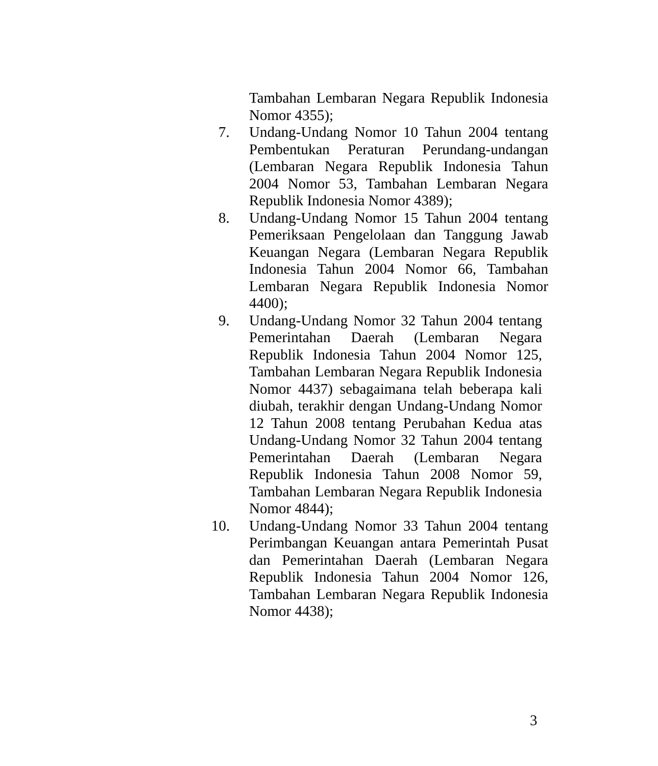Tambahan Lembaran Negara Republik Indonesia Nomor 4355);
7. Undang-Undang Nomor 10 Tahun 2004 tentang Pembentukan Peraturan Perundang-undangan (Lembaran Negara Republik Indonesia Tahun 2004 Nomor 53, Tambahan Lembaran Negara Republik Indonesia Nomor 4389);
8. Undang-Undang Nomor 15 Tahun 2004 tentang Pemeriksaan Pengelolaan dan Tanggung Jawab Keuangan Negara (Lembaran Negara Republik Indonesia Tahun 2004 Nomor 66, Tambahan Lembaran Negara Republik Indonesia Nomor 4400);
9. Undang-Undang Nomor 32 Tahun 2004 tentang Pemerintahan Daerah (Lembaran Negara Republik Indonesia Tahun 2004 Nomor 125, Tambahan Lembaran Negara Republik Indonesia Nomor 4437) sebagaimana telah beberapa kali diubah, terakhir dengan Undang-Undang Nomor 12 Tahun 2008 tentang Perubahan Kedua atas Undang-Undang Nomor 32 Tahun 2004 tentang Pemerintahan Daerah (Lembaran Negara Republik Indonesia Tahun 2008 Nomor 59, Tambahan Lembaran Negara Republik Indonesia Nomor 4844);
10. Undang-Undang Nomor 33 Tahun 2004 tentang Perimbangan Keuangan antara Pemerintah Pusat dan Pemerintahan Daerah (Lembaran Negara Republik Indonesia Tahun 2004 Nomor 126, Tambahan Lembaran Negara Republik Indonesia Nomor 4438);
3